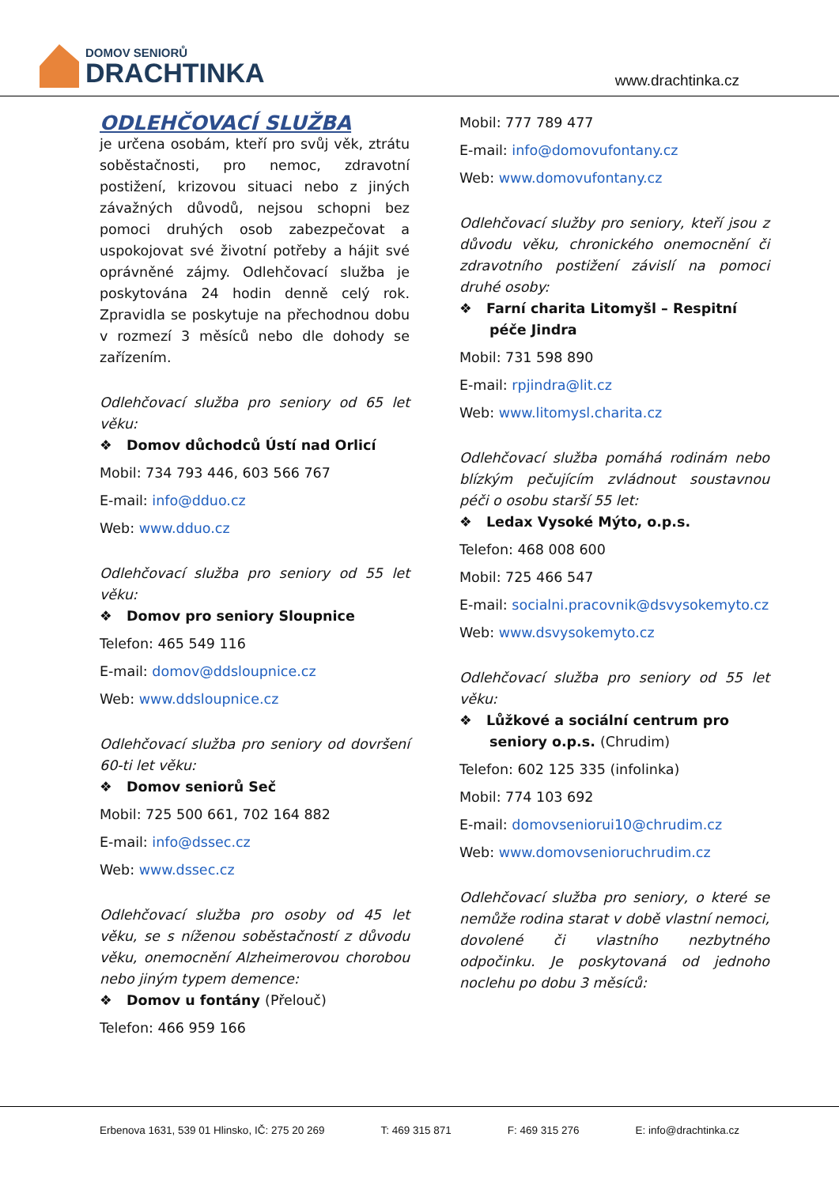DOMOV SENIORŮ
DRACHTINKA
www.drachtinka.cz
ODLEHČOVACÍ SLUŽBA
je určena osobám, kteří pro svůj věk, ztrátu soběstačnosti, pro nemoc, zdravotní postižení, krizovou situaci nebo z jiných závažných důvodů, nejsou schopni bez pomoci druhých osob zabezpečovat a uspokojovat své životní potřeby a hájit své oprávněné zájmy. Odlehčovací služba je poskytována 24 hodin denně celý rok. Zpravidla se poskytuje na přechodnou dobu v rozmezí 3 měsíců nebo dle dohody se zařízením.
Odlehčovací služba pro seniory od 65 let věku:
❖ Domov důchodců Ústí nad Orlicí
Mobil: 734 793 446, 603 566 767
E-mail: info@dduo.cz
Web: www.dduo.cz
Odlehčovací služba pro seniory od 55 let věku:
❖ Domov pro seniory Sloupnice
Telefon: 465 549 116
E-mail: domov@ddsloupnice.cz
Web: www.ddsloupnice.cz
Odlehčovací služba pro seniory od dovršení 60-ti let věku:
❖ Domov seniorů Seč
Mobil: 725 500 661, 702 164 882
E-mail: info@dssec.cz
Web: www.dssec.cz
Odlehčovací služba pro osoby od 45 let věku, se s níženou soběstačností z důvodu věku, onemocnění Alzheimerovou chorobou nebo jiným typem demence:
❖ Domov u fontány (Přelouč)
Telefon: 466 959 166
Mobil: 777 789 477
E-mail: info@domovufontany.cz
Web: www.domovufontany.cz
Odlehčovací služby pro seniory, kteří jsou z důvodu věku, chronického onemocnění či zdravotního postižení závislí na pomoci druhé osoby:
❖ Farní charita Litomyšl – Respitní péče Jindra
Mobil: 731 598 890
E-mail: rpjindra@lit.cz
Web: www.litomysl.charita.cz
Odlehčovací služba pomáhá rodinám nebo blízkým pečujícím zvládnout soustavnou péči o osobu starší 55 let:
❖ Ledax Vysoké Mýto, o.p.s.
Telefon: 468 008 600
Mobil: 725 466 547
E-mail: socialni.pracovnik@dsvysokemyto.cz
Web: www.dsvysokemyto.cz
Odlehčovací služba pro seniory od 55 let věku:
❖ Lůžkové a sociální centrum pro seniory o.p.s. (Chrudim)
Telefon: 602 125 335 (infolinka)
Mobil: 774 103 692
E-mail: domovseniorui10@chrudim.cz
Web: www.domovsenioruchrudim.cz
Odlehčovací služba pro seniory, o které se nemůže rodina starat v době vlastní nemoci, dovolené či vlastního nezbytného odpočinku. Je poskytovaná od jednoho noclehu po dobu 3 měsíců:
Erbenova 1631, 539 01 Hlinsko, IČ: 275 20 269 T: 469 315 871 F: 469 315 276 E: info@drachtinka.cz